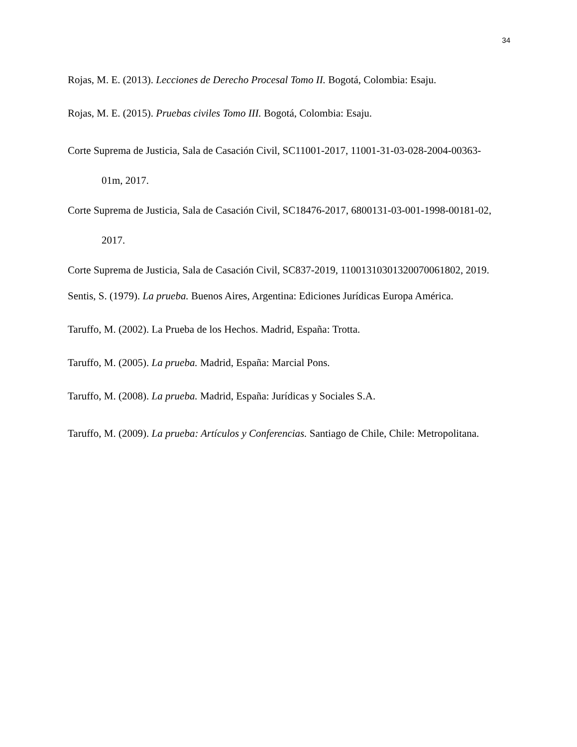34
Rojas, M. E. (2013). Lecciones de Derecho Procesal Tomo II. Bogotá, Colombia: Esaju.
Rojas, M. E. (2015). Pruebas civiles Tomo III. Bogotá, Colombia: Esaju.
Corte Suprema de Justicia, Sala de Casación Civil, SC11001-2017, 11001-31-03-028-2004-00363-01m, 2017.
Corte Suprema de Justicia, Sala de Casación Civil, SC18476-2017, 6800131-03-001-1998-00181-02, 2017.
Corte Suprema de Justicia, Sala de Casación Civil, SC837-2019, 11001310301320070061802, 2019.
Sentis, S. (1979). La prueba. Buenos Aires, Argentina: Ediciones Jurídicas Europa América.
Taruffo, M. (2002). La Prueba de los Hechos. Madrid, España: Trotta.
Taruffo, M. (2005). La prueba. Madrid, España: Marcial Pons.
Taruffo, M. (2008). La prueba. Madrid, España: Jurídicas y Sociales S.A.
Taruffo, M. (2009). La prueba: Artículos y Conferencias. Santiago de Chile, Chile: Metropolitana.